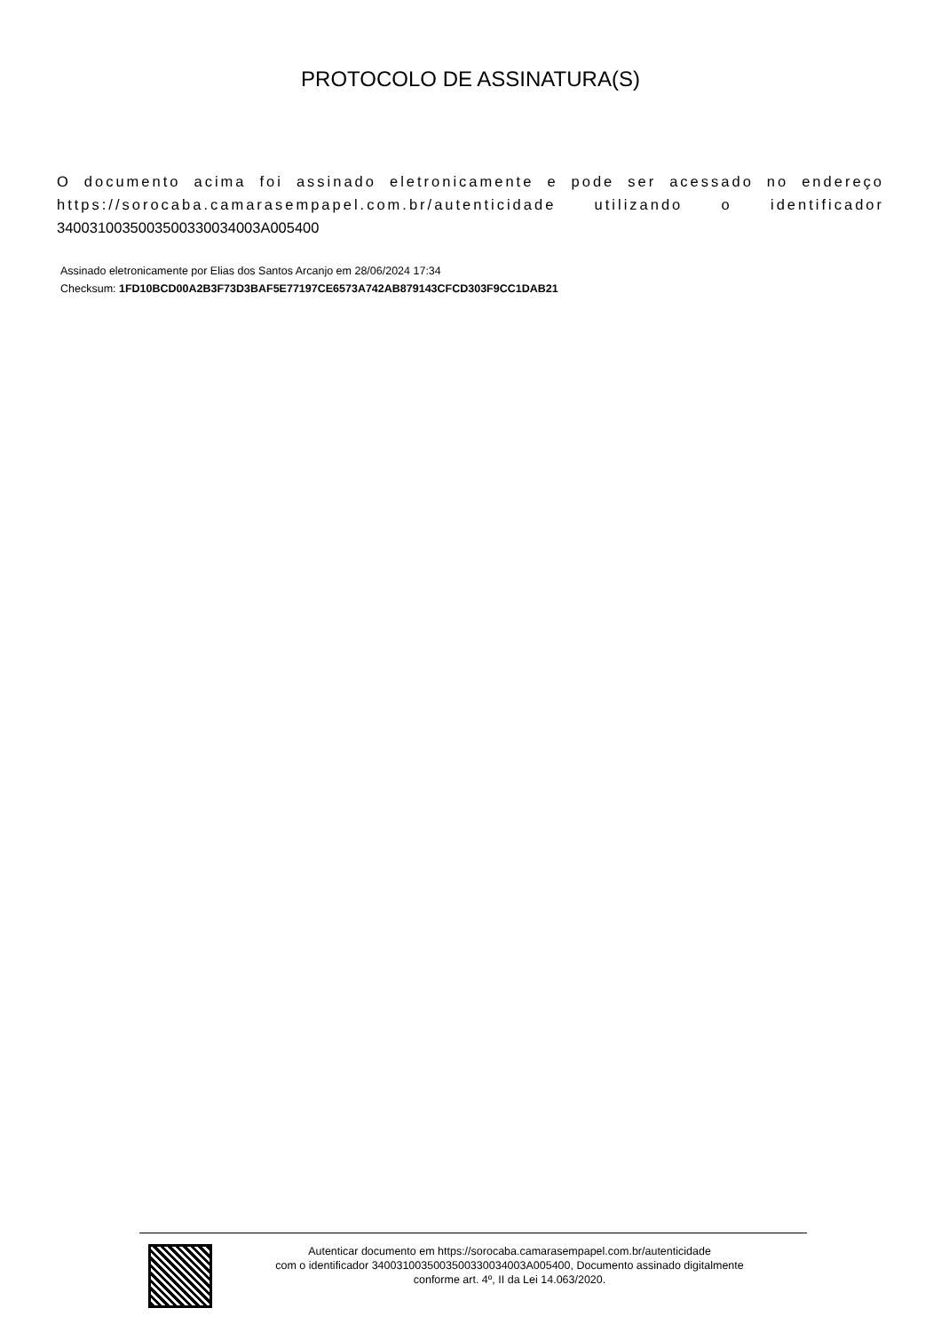PROTOCOLO DE ASSINATURA(S)
O documento acima foi assinado eletronicamente e pode ser acessado no endereço https://sorocaba.camarasempapel.com.br/autenticidade utilizando o identificador 340031003500350033003400​3A005400
Assinado eletronicamente por Elias dos Santos Arcanjo em 28/06/2024 17:34
Checksum: 1FD10BCD00A2B3F73D3BAF5E77197CE6573A742AB879143CFCD303F9CC1DAB21
Autenticar documento em https://sorocaba.camarasempapel.com.br/autenticidade
com o identificador 3400310035003500330034003A005400, Documento assinado digitalmente
conforme art. 4º, II da Lei 14.063/2020.